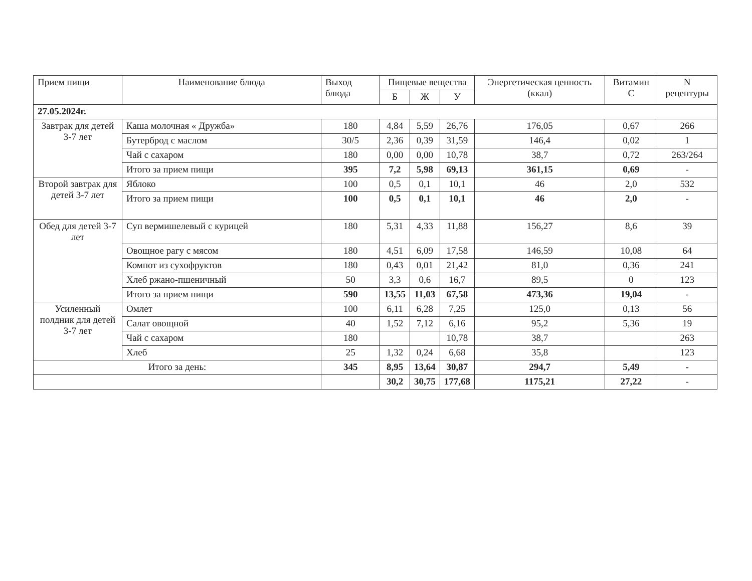| Прием пищи | Наименование блюда | Выход блюда | Пищевые вещества | | | Энергетическая ценность (ккал) | Витамин С | N рецептуры |
| --- | --- | --- | --- | --- | --- | --- | --- | --- |
| | | | Б | Ж | У | | | |
| 27.05.2024г. | | | | | | | | |
| Завтрак для детей 3-7 лет | Каша молочная « Дружба» | 180 | 4,84 | 5,59 | 26,76 | 176,05 | 0,67 | 266 |
| | Бутерброд с маслом | 30/5 | 2,36 | 0,39 | 31,59 | 146,4 | 0,02 | 1 |
| | Чай с сахаром | 180 | 0,00 | 0,00 | 10,78 | 38,7 | 0,72 | 263/264 |
| | Итого за прием пищи | 395 | 7,2 | 5,98 | 69,13 | 361,15 | 0,69 | - |
| Второй завтрак для детей 3-7 лет | Яблоко | 100 | 0,5 | 0,1 | 10,1 | 46 | 2,0 | 532 |
| | Итого за прием пищи | 100 | 0,5 | 0,1 | 10,1 | 46 | 2,0 | - |
| Обед для детей 3-7 лет | Суп вермишелевый с курицей | 180 | 5,31 | 4,33 | 11,88 | 156,27 | 8,6 | 39 |
| | Овощное рагу с мясом | 180 | 4,51 | 6,09 | 17,58 | 146,59 | 10,08 | 64 |
| | Компот из сухофруктов | 180 | 0,43 | 0,01 | 21,42 | 81,0 | 0,36 | 241 |
| | Хлеб ржано-пшеничный | 50 | 3,3 | 0,6 | 16,7 | 89,5 | 0 | 123 |
| | Итого за прием пищи | 590 | 13,55 | 11,03 | 67,58 | 473,36 | 19,04 | - |
| Усиленный полдник для детей 3-7 лет | Омлет | 100 | 6,11 | 6,28 | 7,25 | 125,0 | 0,13 | 56 |
| | Салат овощной | 40 | 1,52 | 7,12 | 6,16 | 95,2 | 5,36 | 19 |
| | Чай с сахаром | 180 | | | 10,78 | 38,7 | | 263 |
| | Хлеб | 25 | 1,32 | 0,24 | 6,68 | 35,8 | | 123 |
| Итого за день: | | 345 | 8,95 | 13,64 | 30,87 | 294,7 | 5,49 | - |
| | | | 30,2 | 30,75 | 177,68 | 1175,21 | 27,22 | - |